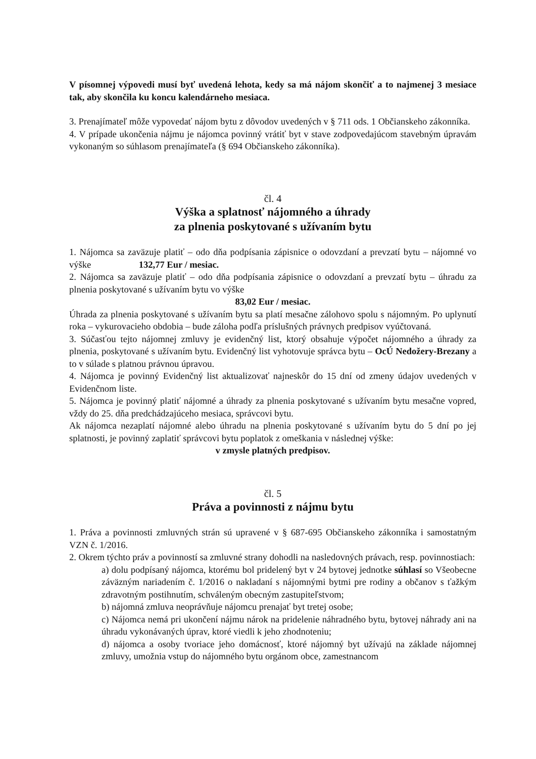V písomnej výpovedi musí byť uvedená lehota, kedy sa má nájom skončiť a to najmenej 3 mesiace tak, aby skončila ku koncu kalendárneho mesiaca.
3. Prenajímateľ môže vypovedať nájom bytu z dôvodov uvedených v § 711 ods. 1 Občianskeho zákonníka.
4. V prípade ukončenia nájmu je nájomca povinný vrátiť byt v stave zodpovedajúcom stavebným úpravám vykonaným so súhlasom prenajímateľa (§ 694 Občianskeho zákonníka).
čl. 4
Výška a splatnosť nájomného a úhrady
za plnenia poskytované s užívaním bytu
1. Nájomca sa zaväzuje platiť – odo dňa podpísania zápisnice o odovzdaní a prevzatí bytu – nájomné vo výške 132,77 Eur / mesiac.
2. Nájomca sa zaväzuje platiť – odo dňa podpísania zápisnice o odovzdaní a prevzatí bytu – úhradu za plnenia poskytované s užívaním bytu vo výške
83,02 Eur / mesiac.
Úhrada za plnenia poskytované s užívaním bytu sa platí mesačne zálohovo spolu s nájomným. Po uplynutí roka – vykurovacieho obdobia – bude záloha podľa príslušných právnych predpisov vyúčtovaná.
3. Súčasťou tejto nájomnej zmluvy je evidenčný list, ktorý obsahuje výpočet nájomného a úhrady za plnenia, poskytované s užívaním bytu. Evidenčný list vyhotovuje správca bytu – OcÚ Nedožery-Brezany a to v súlade s platnou právnou úpravou.
4. Nájomca je povinný Evidenčný list aktualizovať najneskôr do 15 dní od zmeny údajov uvedených v Evidenčnom liste.
5. Nájomca je povinný platiť nájomné a úhrady za plnenia poskytované s užívaním bytu mesačne vopred, vždy do 25. dňa predchádzajúceho mesiaca, správcovi bytu.
Ak nájomca nezaplatí nájomné alebo úhradu na plnenia poskytované s užívaním bytu do 5 dní po jej splatnosti, je povinný zaplatiť správcovi bytu poplatok z omeškania v následnej výške:
v zmysle platných predpisov.
čl. 5
Práva a povinnosti z nájmu bytu
1. Práva a povinnosti zmluvných strán sú upravené v § 687-695 Občianskeho zákonníka i samostatným VZN č. 1/2016.
2. Okrem týchto práv a povinností sa zmluvné strany dohodli na nasledovných právach, resp. povinnostiach:
a) dolu podpísaný nájomca, ktorému bol pridelený byt v 24 bytovej jednotke súhlasí so Všeobecne záväzným nariadením č. 1/2016 o nakladaní s nájomnými bytmi pre rodiny a občanov s ťažkým zdravotným postihnutím, schváleným obecným zastupiteľstvom;
b) nájomná zmluva neoprávňuje nájomcu prenajať byt tretej osobe;
c) Nájomca nemá pri ukončení nájmu nárok na pridelenie náhradného bytu, bytovej náhrady ani na úhradu vykonávaných úprav, ktoré viedli k jeho zhodnoteniu;
d) nájomca a osoby tvoriace jeho domácnosť, ktoré nájomný byt užívajú na základe nájomnej zmluvy, umožnia vstup do nájomného bytu orgánom obce, zamestnancom